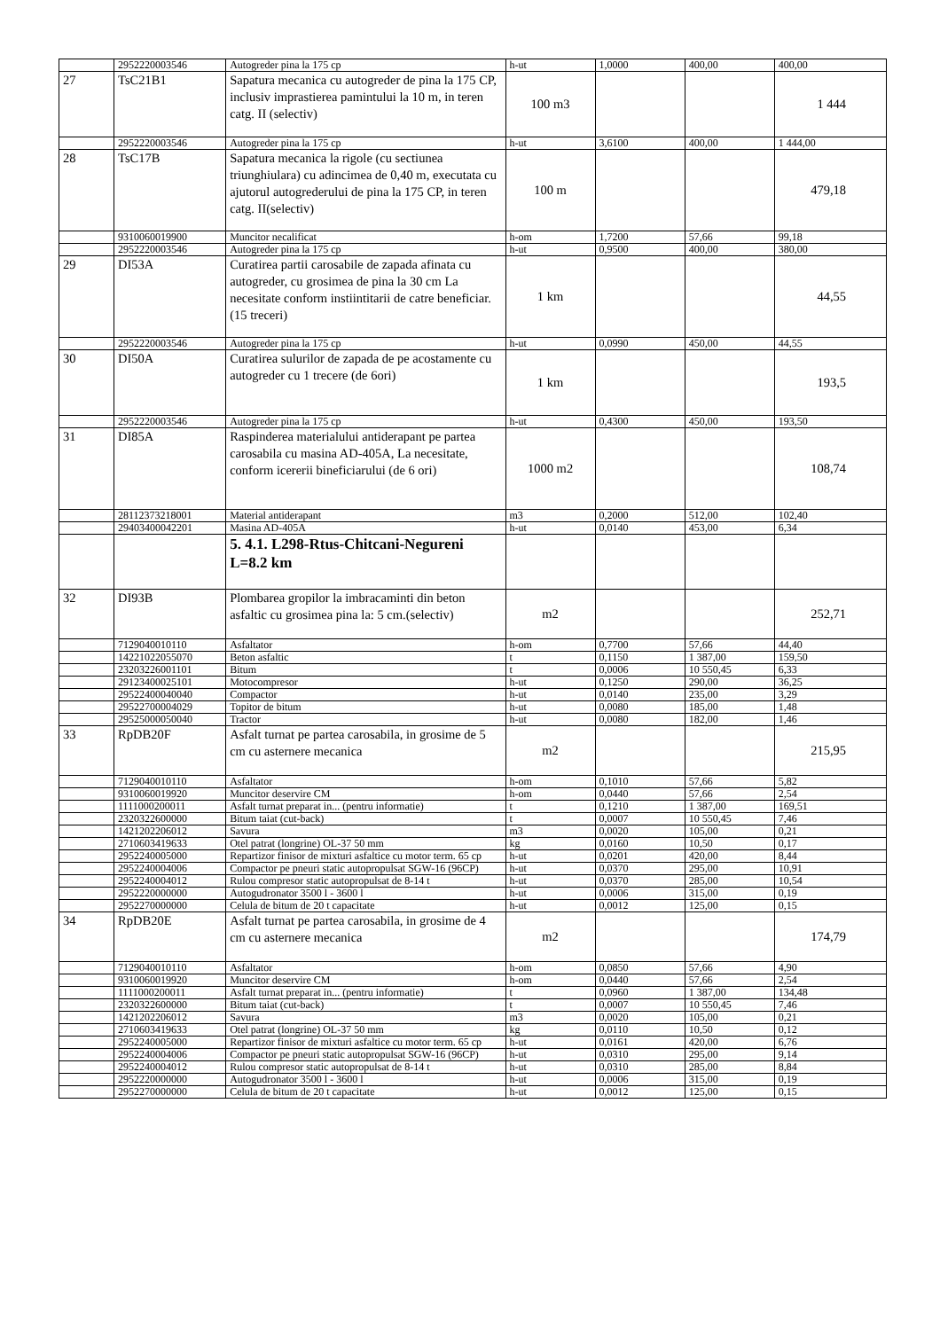| | 2952220003546 | Autogreder pina la 175 cp | h-ut | 1,0000 | 400,00 | 400,00 |
| 27 | TsC21B1 | Sapatura mecanica cu autogreder de pina la 175 CP, inclusiv imprastierea pamintului la 10 m, in teren catg. II (selectiv) | 100 m3 | | | 1 444 |
| | 2952220003546 | Autogreder pina la 175 cp | h-ut | 3,6100 | 400,00 | 1 444,00 |
| 28 | TsC17B | Sapatura mecanica la rigole (cu sectiunea triunghiulara) cu adincimea de 0,40 m, executata cu ajutorul autogrederului de pina la 175 CP, in teren catg. II(selectiv) | 100 m | | | 479,18 |
| | 9310060019900 | Muncitor necalificat | h-om | 1,7200 | 57,66 | 99,18 |
| | 2952220003546 | Autogreder pina la 175 cp | h-ut | 0,9500 | 400,00 | 380,00 |
| 29 | DI53A | Curatirea partii carosabile de zapada afinata cu autogreder, cu grosimea de pina la 30 cm La necesitate conform instiintitarii de catre beneficiar. (15 treceri) | 1 km | | | 44,55 |
| | 2952220003546 | Autogreder pina la 175 cp | h-ut | 0,0990 | 450,00 | 44,55 |
| 30 | DI50A | Curatirea sulurilor de zapada de pe acostamente cu autogreder cu 1 trecere (de 6ori) | 1 km | | | 193,5 |
| | 2952220003546 | Autogreder pina la 175 cp | h-ut | 0,4300 | 450,00 | 193,50 |
| 31 | DI85A | Raspinderea materialului antiderapant pe partea carosabila cu masina AD-405A, La necesitate, conform icererii bineficiarului (de 6 ori) | 1000 m2 | | | 108,74 |
| | 28112373218001 | Material antiderapant | m3 | 0,2000 | 512,00 | 102,40 |
| | 29403400042201 | Masina AD-405A | h-ut | 0,0140 | 453,00 | 6,34 |
| | | 5. 4.1. L298-Rtus-Chitcani-Negureni L=8.2 km | | | | |
| 32 | DI93B | Plombarea gropilor la imbracaminti din beton asfaltic cu grosimea pina la: 5 cm.(selectiv) | m2 | | | 252,71 |
| | 7129040010110 | Asfaltator | h-om | 0,7700 | 57,66 | 44,40 |
| | 14221022055070 | Beton asfaltic | t | 0,1150 | 1 387,00 | 159,50 |
| | 23203226001101 | Bitum | t | 0,0006 | 10 550,45 | 6,33 |
| | 29123400025101 | Motocompresor | h-ut | 0,1250 | 290,00 | 36,25 |
| | 29522400040040 | Compactor | h-ut | 0,0140 | 235,00 | 3,29 |
| | 29522700004029 | Topitor de bitum | h-ut | 0,0080 | 185,00 | 1,48 |
| | 29525000050040 | Tractor | h-ut | 0,0080 | 182,00 | 1,46 |
| 33 | RpDB20F | Asfalt turnat pe partea carosabila, in grosime de 5 cm cu asternere mecanica | m2 | | | 215,95 |
| | 7129040010110 | Asfaltator | h-om | 0,1010 | 57,66 | 5,82 |
| | 9310060019920 | Muncitor deservire CM | h-om | 0,0440 | 57,66 | 2,54 |
| | 1111000200011 | Asfalt turnat preparat in... (pentru informatie) | t | 0,1210 | 1 387,00 | 169,51 |
| | 2320322600000 | Bitum taiat (cut-back) | t | 0,0007 | 10 550,45 | 7,46 |
| | 1421202206012 | Savura | m3 | 0,0020 | 105,00 | 0,21 |
| | 2710603419633 | Otel patrat (longrine) OL-37 50 mm | kg | 0,0160 | 10,50 | 0,17 |
| | 2952240005000 | Repartizor finisor de mixturi asfaltice cu motor term. 65 cp | h-ut | 0,0201 | 420,00 | 8,44 |
| | 2952240004006 | Compactor pe pneuri static autopropulsat SGW-16 (96CP) | h-ut | 0,0370 | 295,00 | 10,91 |
| | 2952240004012 | Rulou compresor static autopropulsat de 8-14 t | h-ut | 0,0370 | 285,00 | 10,54 |
| | 2952220000000 | Autogudronator 3500 l - 3600 l | h-ut | 0,0006 | 315,00 | 0,19 |
| | 2952270000000 | Celula de bitum de 20 t capacitate | h-ut | 0,0012 | 125,00 | 0,15 |
| 34 | RpDB20E | Asfalt turnat pe partea carosabila, in grosime de 4 cm cu asternere mecanica | m2 | | | 174,79 |
| | 7129040010110 | Asfaltator | h-om | 0,0850 | 57,66 | 4,90 |
| | 9310060019920 | Muncitor deservire CM | h-om | 0,0440 | 57,66 | 2,54 |
| | 1111000200011 | Asfalt turnat preparat in... (pentru informatie) | t | 0,0960 | 1 387,00 | 134,48 |
| | 2320322600000 | Bitum taiat (cut-back) | t | 0,0007 | 10 550,45 | 7,46 |
| | 1421202206012 | Savura | m3 | 0,0020 | 105,00 | 0,21 |
| | 2710603419633 | Otel patrat (longrine) OL-37 50 mm | kg | 0,0110 | 10,50 | 0,12 |
| | 2952240005000 | Repartizor finisor de mixturi asfaltice cu motor term. 65 cp | h-ut | 0,0161 | 420,00 | 6,76 |
| | 2952240004006 | Compactor pe pneuri static autopropulsat SGW-16 (96CP) | h-ut | 0,0310 | 295,00 | 9,14 |
| | 2952240004012 | Rulou compresor static autopropulsat de 8-14 t | h-ut | 0,0310 | 285,00 | 8,84 |
| | 2952220000000 | Autogudronator 3500 l - 3600 l | h-ut | 0,0006 | 315,00 | 0,19 |
| | 2952270000000 | Celula de bitum de 20 t capacitate | h-ut | 0,0012 | 125,00 | 0,15 |